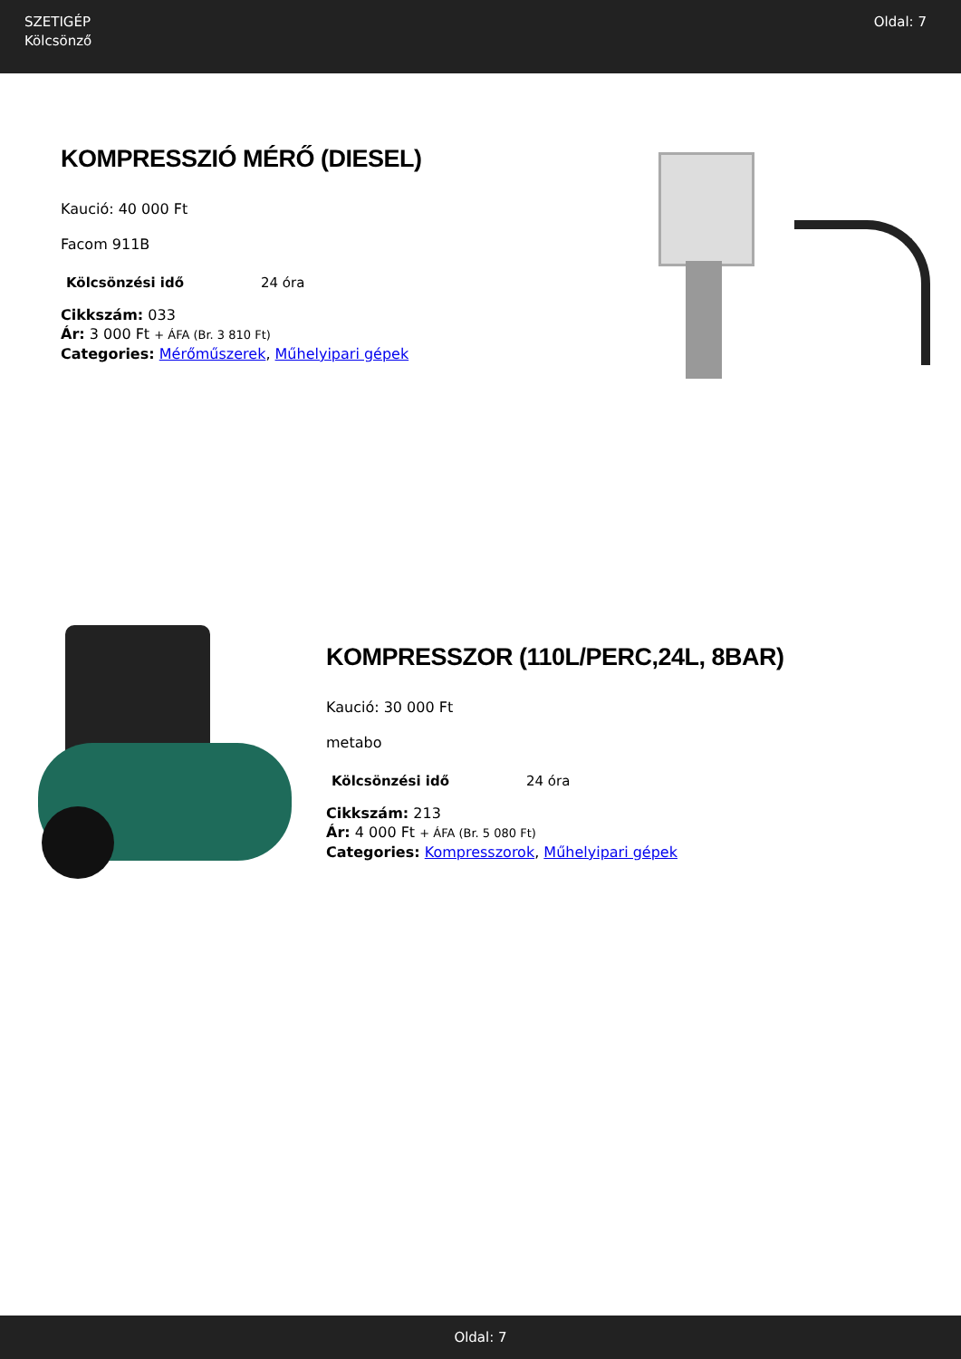SZETIGÉP
Kölcsönző
Oldal: 7
KOMPRESSZIÓ MÉRŐ (DIESEL)
Kaució: 40 000 Ft
Facom 911B
| Kölcsönzési idő | 24 óra |
Cikkszám: 033
Ár: 3 000 Ft + ÁFA (Br. 3 810 Ft)
Categories: Mérőműszerek, Műhelyipari gépek
KOMPRESSZOR (110L/PERC,24L, 8BAR)
Kaució: 30 000 Ft
metabo
| Kölcsönzési idő | 24 óra |
Cikkszám: 213
Ár: 4 000 Ft + ÁFA (Br. 5 080 Ft)
Categories: Kompresszorok, Műhelyipari gépek
Oldal: 7